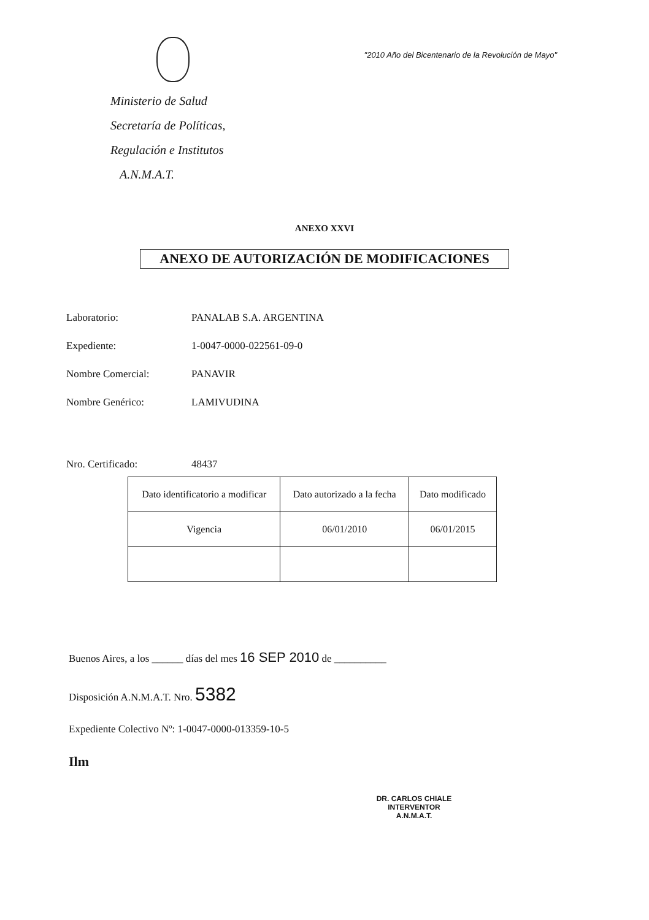Ministerio de Salud
Secretaría de Políticas,
Regulación e Institutos
A.N.M.A.T.
"2010 Año del Bicentenario de la Revolución de Mayo"
ANEXO XXVI
ANEXO DE AUTORIZACIÓN DE MODIFICACIONES
Laboratorio: PANALAB S.A. ARGENTINA
Expediente: 1-0047-0000-022561-09-0
Nombre Comercial: PANAVIR
Nombre Genérico: LAMIVUDINA
Nro. Certificado: 48437
| Dato identificatorio a modificar | Dato autorizado a la fecha | Dato modificado |
| Vigencia | 06/01/2010 | 06/01/2015 |
Buenos Aires, a los ______ días del mes 16 SEP 2010 de __________
Disposición A.N.M.A.T. Nro. 5382
Expediente Colectivo Nº: 1-0047-0000-013359-10-5
Ilm
DR. CARLOS CHIALE
INTERVENTOR
A.N.M.A.T.